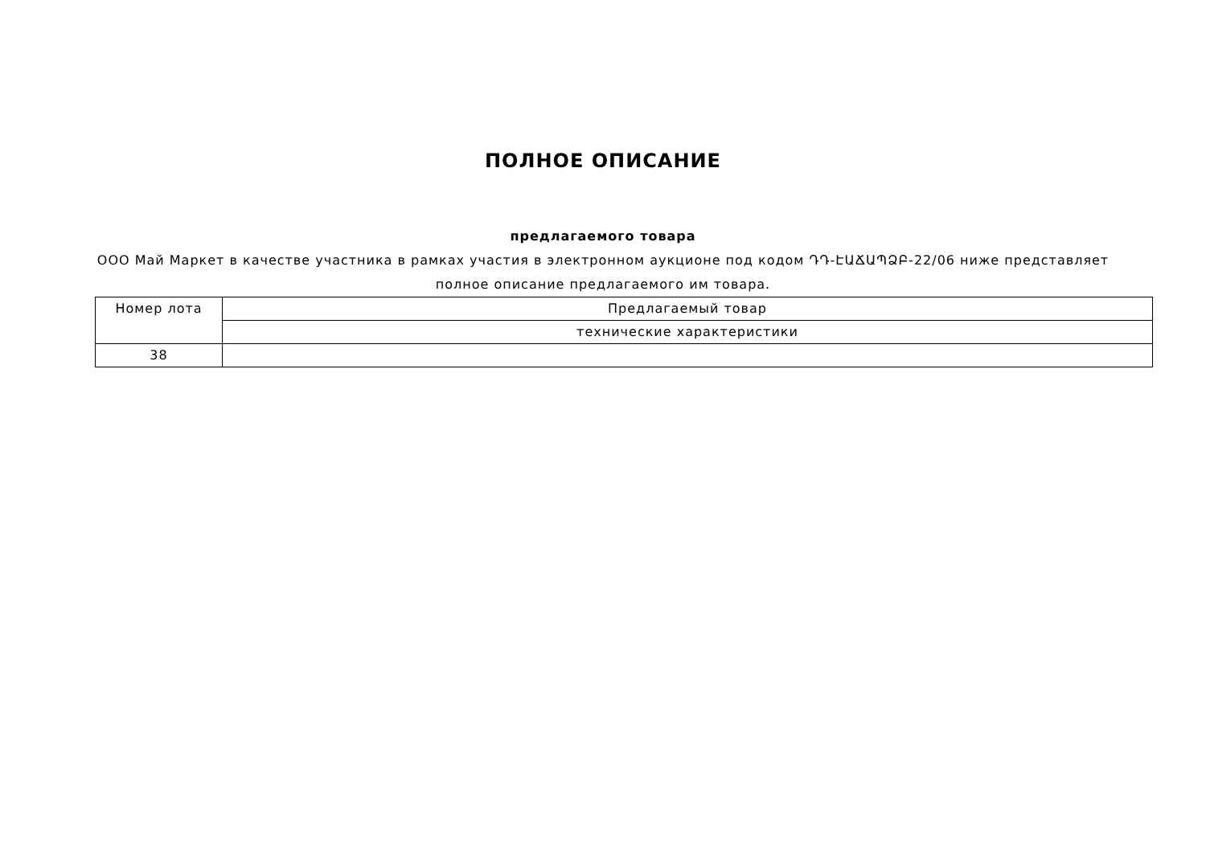ПОЛНОЕ ОПИСАНИЕ
предлагаемого товара
ООО Май Маркет в качестве участника в рамках участия в электронном аукционе под кодом ԴԴ-ԷԱՃԱՊՁԲ-22/06 ниже представляет полное описание предлагаемого им товара.
| Номер лота | Предлагаемый товар |
| | технические характеристики |
| 38 | |